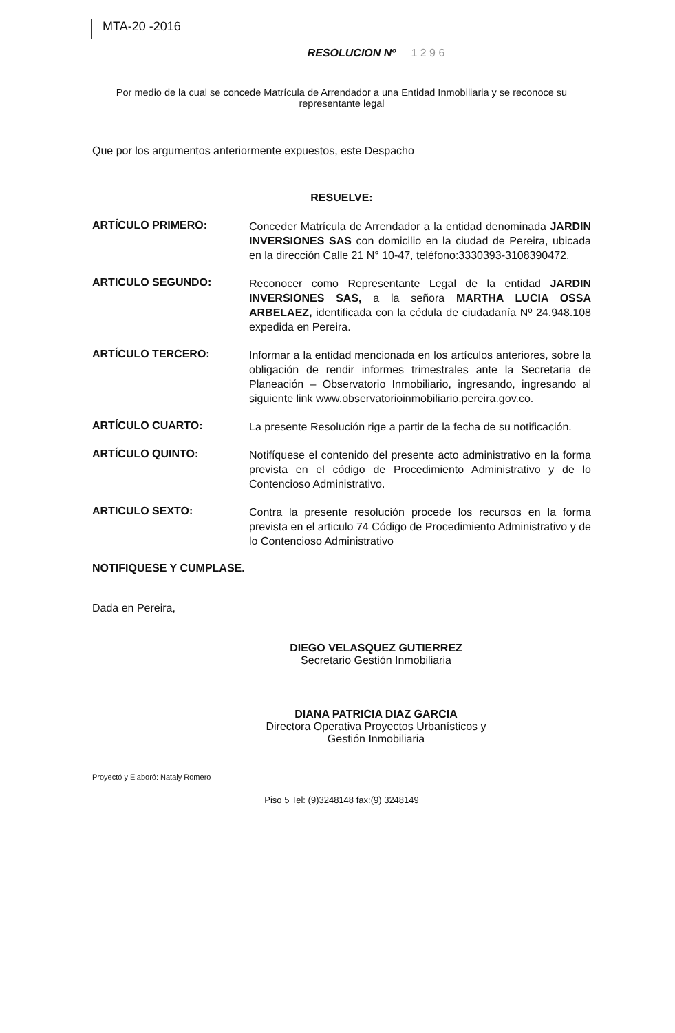MTA-20 -2016
RESOLUCION Nº 1 2 9 6
Por medio de la cual se concede Matrícula de Arrendador a una Entidad Inmobiliaria y se reconoce su
representante legal
Que por los argumentos anteriormente expuestos, este Despacho
RESUELVE:
ARTÍCULO PRIMERO:
Conceder Matrícula de Arrendador a la entidad denominada JARDIN INVERSIONES SAS con domicilio en la ciudad de Pereira, ubicada en la dirección Calle 21 N° 10-47, teléfono:3330393-3108390472.
ARTICULO SEGUNDO:
Reconocer como Representante Legal de la entidad JARDIN INVERSIONES SAS, a la señora MARTHA LUCIA OSSA ARBELAEZ, identificada con la cédula de ciudadanía Nº 24.948.108 expedida en Pereira.
ARTÍCULO TERCERO:
Informar a la entidad mencionada en los artículos anteriores, sobre la obligación de rendir informes trimestrales ante la Secretaria de Planeación – Observatorio Inmobiliario, ingresando, ingresando al siguiente link www.observatorioinmobiliario.pereira.gov.co.
ARTÍCULO CUARTO:
La presente Resolución rige a partir de la fecha de su notificación.
ARTÍCULO QUINTO:
Notifíquese el contenido del presente acto administrativo en la forma prevista en el código de Procedimiento Administrativo y de lo Contencioso Administrativo.
ARTICULO SEXTO:
Contra la presente resolución procede los recursos en la forma prevista en el articulo 74 Código de Procedimiento Administrativo y de lo Contencioso Administrativo
NOTIFIQUESE Y CUMPLASE.
Dada en Pereira,
DIEGO VELASQUEZ GUTIERREZ
Secretario Gestión Inmobiliaria
DIANA PATRICIA DIAZ GARCIA
Directora Operativa Proyectos Urbanísticos y
Gestión Inmobiliaria
Proyectó y Elaboró: Nataly Romero
Piso 5 Tel: (9)3248148 fax:(9) 3248149